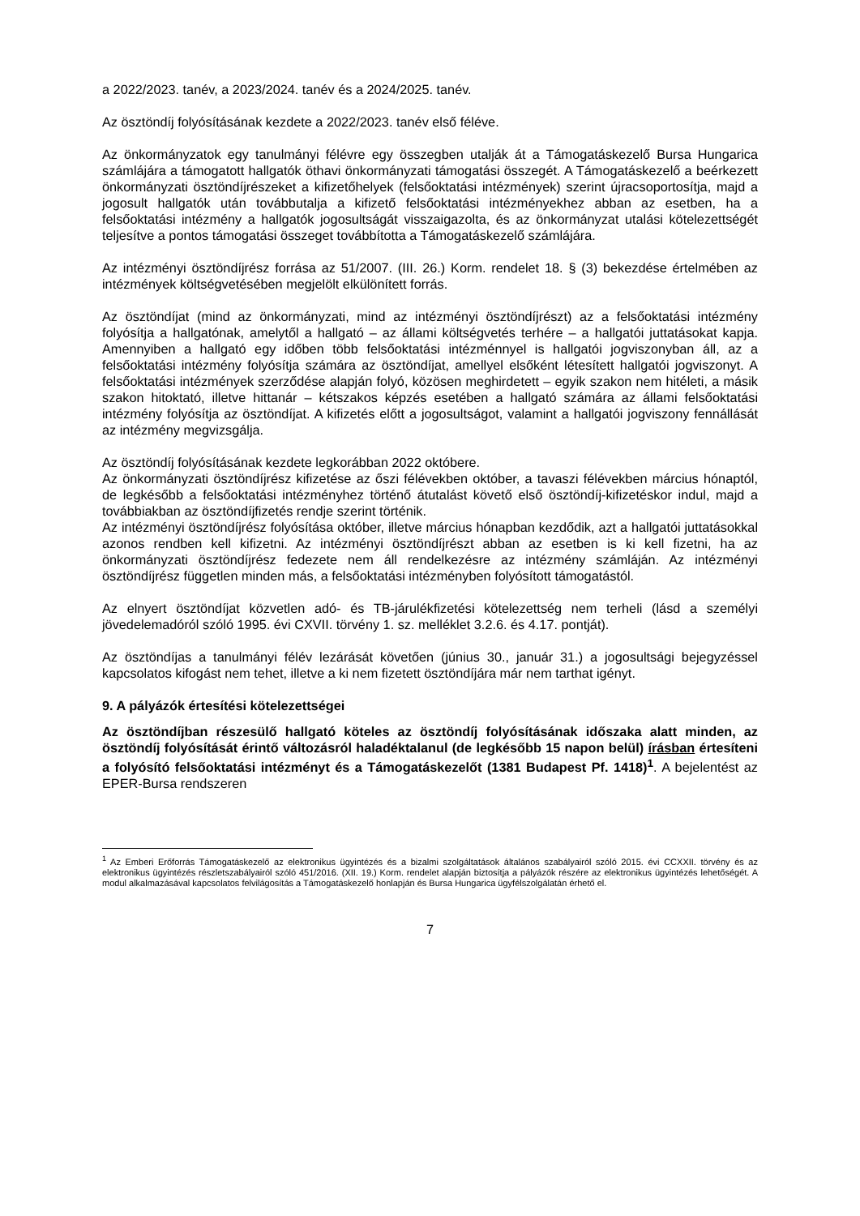a 2022/2023. tanév, a 2023/2024. tanév és a 2024/2025. tanév.
Az ösztöndíj folyósításának kezdete a 2022/2023. tanév első féléve.
Az önkormányzatok egy tanulmányi félévre egy összegben utalják át a Támogatáskezelő Bursa Hungarica számlájára a támogatott hallgatók öthavi önkormányzati támogatási összegét. A Támogatáskezelő a beérkezett önkormányzati ösztöndíjrészeket a kifizetőhelyek (felsőoktatási intézmények) szerint újracsoportosítja, majd a jogosult hallgatók után továbbutalja a kifizető felsőoktatási intézményekhez abban az esetben, ha a felsőoktatási intézmény a hallgatók jogosultságát visszaigazolta, és az önkormányzat utalási kötelezettségét teljesítve a pontos támogatási összeget továbbította a Támogatáskezelő számlájára.
Az intézményi ösztöndíjrész forrása az 51/2007. (III. 26.) Korm. rendelet 18. § (3) bekezdése értelmében az intézmények költségvetésében megjelölt elkülönített forrás.
Az ösztöndíjat (mind az önkormányzati, mind az intézményi ösztöndíjrészt) az a felsőoktatási intézmény folyósítja a hallgatónak, amelytől a hallgató – az állami költségvetés terhére – a hallgatói juttatásokat kapja. Amennyiben a hallgató egy időben több felsőoktatási intézménnyel is hallgatói jogviszonyban áll, az a felsőoktatási intézmény folyósítja számára az ösztöndíjat, amellyel elsőként létesített hallgatói jogviszonyt. A felsőoktatási intézmények szerződése alapján folyó, közösen meghirdetett – egyik szakon nem hitéleti, a másik szakon hitoktató, illetve hittanár – kétszakos képzés esetében a hallgató számára az állami felsőoktatási intézmény folyósítja az ösztöndíjat. A kifizetés előtt a jogosultságot, valamint a hallgatói jogviszony fennállását az intézmény megvizsgálja.
Az ösztöndíj folyósításának kezdete legkorábban 2022 októbere.
Az önkormányzati ösztöndíjrész kifizetése az őszi félévekben október, a tavaszi félévekben március hónaptól, de legkésőbb a felsőoktatási intézményhez történő átutalást követő első ösztöndíj-kifizetéskor indul, majd a továbbiakban az ösztöndíjfizetés rendje szerint történik.
Az intézményi ösztöndíjrész folyósítása október, illetve március hónapban kezdődik, azt a hallgatói juttatásokkal azonos rendben kell kifizetni. Az intézményi ösztöndíjrészt abban az esetben is ki kell fizetni, ha az önkormányzati ösztöndíjrész fedezete nem áll rendelkezésre az intézmény számláján. Az intézményi ösztöndíjrész független minden más, a felsőoktatási intézményben folyósított támogatástól.
Az elnyert ösztöndíjat közvetlen adó- és TB-járulékfizetési kötelezettség nem terheli (lásd a személyi jövedelemadóról szóló 1995. évi CXVII. törvény 1. sz. melléklet 3.2.6. és 4.17. pontját).
Az ösztöndíjas a tanulmányi félév lezárását követően (június 30., január 31.) a jogosultsági bejegyzéssel kapcsolatos kifogást nem tehet, illetve a ki nem fizetett ösztöndíjára már nem tarthat igényt.
9. A pályázók értesítési kötelezettségei
Az ösztöndíjban részesülő hallgató köteles az ösztöndíj folyósításának időszaka alatt minden, az ösztöndíj folyósítását érintő változásról haladéktalanul (de legkésőbb 15 napon belül) írásban értesíteni a folyósító felsőoktatási intézményt és a Támogatáskezelőt (1381 Budapest Pf. 1418)<sup>1</sup>. A bejelentést az EPER-Bursa rendszeren
<sup>1</sup> Az Emberi Erőforrás Támogatáskezelő az elektronikus ügyintézés és a bizalmi szolgáltatások általános szabályairól szóló 2015. évi CCXXII. törvény és az elektronikus ügyintézés részletszabályairól szóló 451/2016. (XII. 19.) Korm. rendelet alapján biztosítja a pályázók részére az elektronikus ügyintézés lehetőségét. A modul alkalmazásával kapcsolatos felvilágosítás a Támogatáskezelő honlapján és Bursa Hungarica ügyfélszolgálatán érhető el.
7